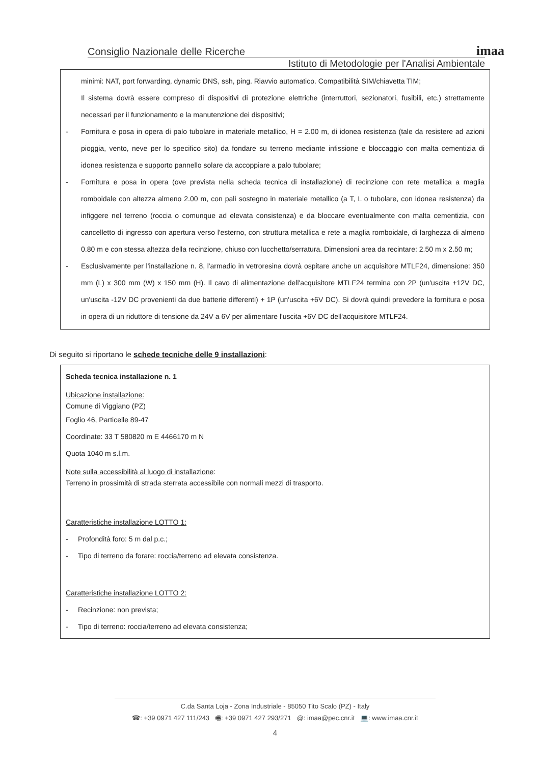Consiglio Nazionale delle Ricerche
Istituto di Metodologie per l'Analisi Ambientale
imaa
minimi: NAT, port forwarding, dynamic DNS, ssh, ping. Riavvio automatico. Compatibilità SIM/chiavetta TIM;
Il sistema dovrà essere compreso di dispositivi di protezione elettriche (interruttori, sezionatori, fusibili, etc.) strettamente necessari per il funzionamento e la manutenzione dei dispositivi;
- Fornitura e posa in opera di palo tubolare in materiale metallico, H = 2.00 m, di idonea resistenza (tale da resistere ad azioni pioggia, vento, neve per lo specifico sito) da fondare su terreno mediante infissione e bloccaggio con malta cementizia di idonea resistenza e supporto pannello solare da accoppiare a palo tubolare;
- Fornitura e posa in opera (ove prevista nella scheda tecnica di installazione) di recinzione con rete metallica a maglia romboidale con altezza almeno 2.00 m, con pali sostegno in materiale metallico (a T, L o tubolare, con idonea resistenza) da infiggere nel terreno (roccia o comunque ad elevata consistenza) e da bloccare eventualmente con malta cementizia, con cancelletto di ingresso con apertura verso l'esterno, con struttura metallica e rete a maglia romboidale, di larghezza di almeno 0.80 m e con stessa altezza della recinzione, chiuso con lucchetto/serratura. Dimensioni area da recintare: 2.50 m x 2.50 m;
- Esclusivamente per l'installazione n. 8, l'armadio in vetroresina dovrà ospitare anche un acquisitore MTLF24, dimensione: 350 mm (L) x 300 mm (W) x 150 mm (H). Il cavo di alimentazione dell'acquisitore MTLF24 termina con 2P (un'uscita +12V DC, un'uscita -12V DC provenienti da due batterie differenti) + 1P (un'uscita +6V DC). Si dovrà quindi prevedere la fornitura e posa in opera di un riduttore di tensione da 24V a 6V per alimentare l'uscita +6V DC dell'acquisitore MTLF24.
Di seguito si riportano le schede tecniche delle 9 installazioni:
Scheda tecnica installazione n. 1
Ubicazione installazione:
Comune di Viggiano (PZ)
Foglio 46, Particelle 89-47
Coordinate: 33 T 580820 m E 4466170 m N
Quota 1040 m s.l.m.
Note sulla accessibilità al luogo di installazione:
Terreno in prossimità di strada sterrata accessibile con normali mezzi di trasporto.
Caratteristiche installazione LOTTO 1:
- Profondità foro: 5 m dal p.c.;
- Tipo di terreno da forare: roccia/terreno ad elevata consistenza.
Caratteristiche installazione LOTTO 2:
- Recinzione: non prevista;
- Tipo di terreno: roccia/terreno ad elevata consistenza;
C.da Santa Loja - Zona Industriale - 85050 Tito Scalo (PZ) - Italy
☎: +39 0971 427 111/243 🖷: +39 0971 427 293/271 @: imaa@pec.cnr.it 💻: www.imaa.cnr.it
4